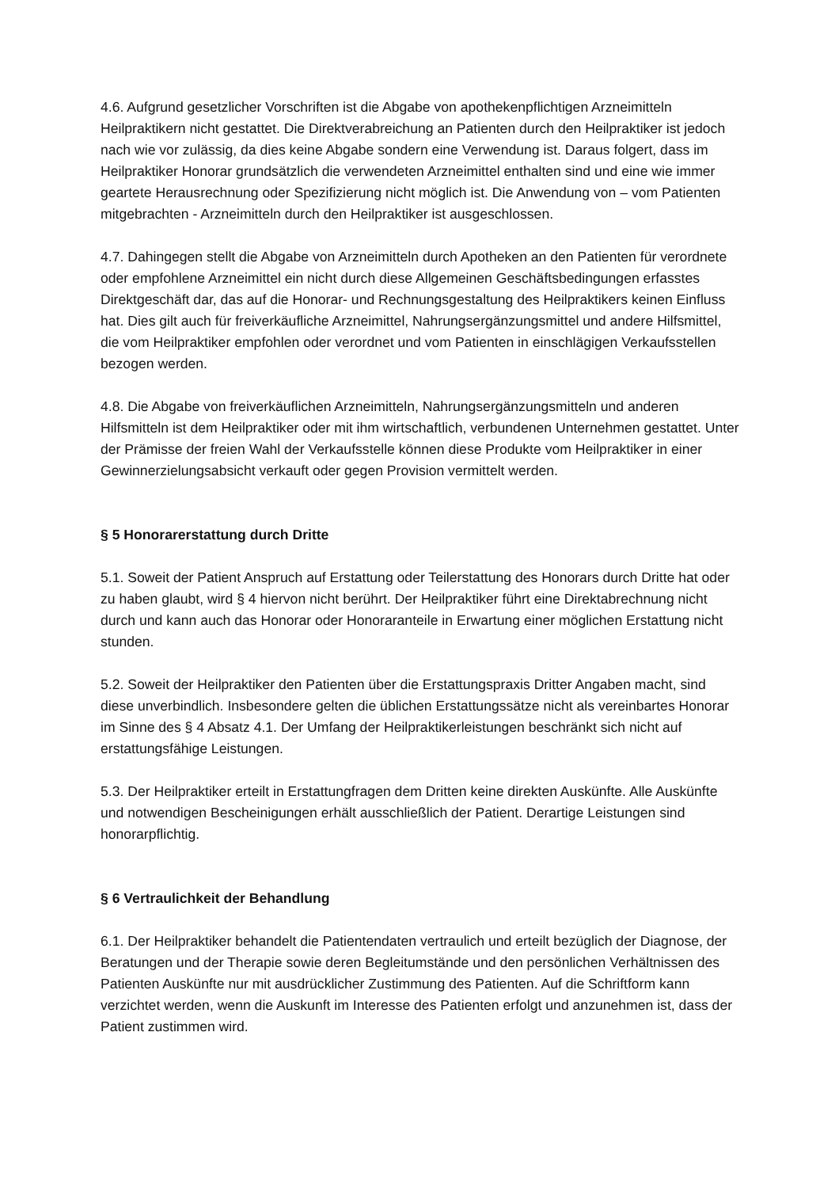4.6. Aufgrund gesetzlicher Vorschriften ist die Abgabe von apothekenpflichtigen Arzneimitteln Heilpraktikern nicht gestattet. Die Direktverabreichung an Patienten durch den Heilpraktiker ist jedoch nach wie vor zulässig, da dies keine Abgabe sondern eine Verwendung ist. Daraus folgert, dass im Heilpraktiker Honorar grundsätzlich die verwendeten Arzneimittel enthalten sind und eine wie immer geartete Herausrechnung oder Spezifizierung nicht möglich ist. Die Anwendung von – vom Patienten mitgebrachten - Arzneimitteln durch den Heilpraktiker ist ausgeschlossen.
4.7. Dahingegen stellt die Abgabe von Arzneimitteln durch Apotheken an den Patienten für verordnete oder empfohlene Arzneimittel ein nicht durch diese Allgemeinen Geschäftsbedingungen erfasstes Direktgeschäft dar, das auf die Honorar- und Rechnungsgestaltung des Heilpraktikers keinen Einfluss hat. Dies gilt auch für freiverkäufliche Arzneimittel, Nahrungsergänzungsmittel und andere Hilfsmittel, die vom Heilpraktiker empfohlen oder verordnet und vom Patienten in einschlägigen Verkaufsstellen bezogen werden.
4.8. Die Abgabe von freiverkäuflichen Arzneimitteln, Nahrungsergänzungsmitteln und anderen Hilfsmitteln ist dem Heilpraktiker oder mit ihm wirtschaftlich, verbundenen Unternehmen gestattet. Unter der Prämisse der freien Wahl der Verkaufsstelle können diese Produkte vom Heilpraktiker in einer Gewinnerzielungsabsicht verkauft oder gegen Provision vermittelt werden.
§ 5 Honorarerstattung durch Dritte
5.1. Soweit der Patient Anspruch auf Erstattung oder Teilerstattung des Honorars durch Dritte hat oder zu haben glaubt, wird § 4 hiervon nicht berührt. Der Heilpraktiker führt eine Direktabrechnung nicht durch und kann auch das Honorar oder Honoraranteile in Erwartung einer möglichen Erstattung nicht stunden.
5.2. Soweit der Heilpraktiker den Patienten über die Erstattungspraxis Dritter Angaben macht, sind diese unverbindlich. Insbesondere gelten die üblichen Erstattungssätze nicht als vereinbartes Honorar im Sinne des § 4 Absatz 4.1. Der Umfang der Heilpraktikerleistungen beschränkt sich nicht auf erstattungsfähige Leistungen.
5.3. Der Heilpraktiker erteilt in Erstattungfragen dem Dritten keine direkten Auskünfte. Alle Auskünfte und notwendigen Bescheinigungen erhält ausschließlich der Patient. Derartige Leistungen sind honorarpflichtig.
§ 6 Vertraulichkeit der Behandlung
6.1. Der Heilpraktiker behandelt die Patientendaten vertraulich und erteilt bezüglich der Diagnose, der Beratungen und der Therapie sowie deren Begleitumstände und den persönlichen Verhältnissen des Patienten Auskünfte nur mit ausdrücklicher Zustimmung des Patienten. Auf die Schriftform kann verzichtet werden, wenn die Auskunft im Interesse des Patienten erfolgt und anzunehmen ist, dass der Patient zustimmen wird.